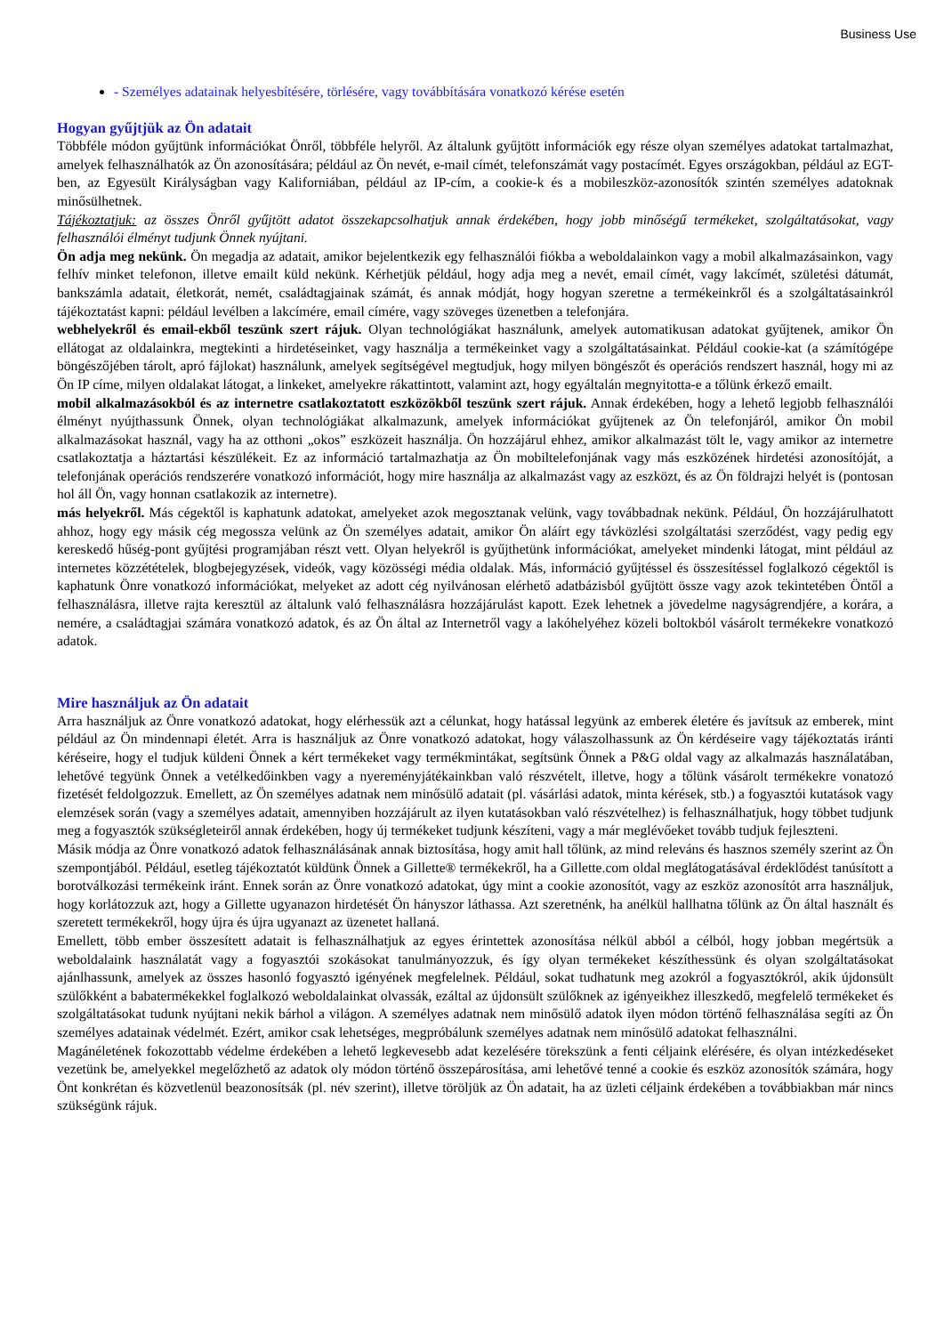Business Use
- Személyes adatainak helyesbítésére, törlésére, vagy továbbítására vonatkozó kérése esetén
Hogyan gyűjtjük az Ön adatait
Többféle módon gyűjtünk információkat Önről, többféle helyről. Az általunk gyűjtött információk egy része olyan személyes adatokat tartalmazhat, amelyek felhasználhatók az Ön azonosítására; például az Ön nevét, e-mail címét, telefonszámát vagy postacímét. Egyes országokban, például az EGT-ben, az Egyesült Királyságban vagy Kaliforniában, például az IP-cím, a cookie-k és a mobileszköz-azonosítók szintén személyes adatoknak minősülhetnek.
Tájékoztatjuk: az összes Önről gyűjtött adatot összekapcsolhatjuk annak érdekében, hogy jobb minőségű termékeket, szolgáltatásokat, vagy felhasználói élményt tudjunk Önnek nyújtani.
Ön adja meg nekünk. Ön megadja az adatait, amikor bejelentkezik egy felhasználói fiókba a weboldalainkon vagy a mobil alkalmazásainkon, vagy felhív minket telefonon, illetve emailt küld nekünk. Kérhetjük például, hogy adja meg a nevét, email címét, vagy lakcímét, születési dátumát, bankszámla adatait, életkorát, nemét, családtagjainak számát, és annak módját, hogy hogyan szeretne a termékeinkről és a szolgáltatásainkról tájékoztatást kapni: például levélben a lakcímére, email címére, vagy szöveges üzenetben a telefonjára.
webhelyekről és email-ekből teszünk szert rájuk. Olyan technológiákat használunk, amelyek automatikusan adatokat gyűjtenek, amikor Ön ellátogat az oldalainkra, megtekinti a hirdetéseinket, vagy használja a termékeinket vagy a szolgáltatásainkat. Például cookie-kat (a számítógépe böngészőjében tárolt, apró fájlokat) használunk, amelyek segítségével megtudjuk, hogy milyen böngészőt és operációs rendszert használ, hogy mi az Ön IP címe, milyen oldalakat látogat, a linkeket, amelyekre rákattintott, valamint azt, hogy egyáltalán megnyitotta-e a tőlünk érkező emailt.
mobil alkalmazásokból és az internetre csatlakoztatott eszközökből teszünk szert rájuk. Annak érdekében, hogy a lehető legjobb felhasználói élményt nyújthassunk Önnek, olyan technológiákat alkalmazunk, amelyek információkat gyűjtenek az Ön telefonjáról, amikor Ön mobil alkalmazásokat használ, vagy ha az otthoni „okos” eszközeit használja. Ön hozzájárul ehhez, amikor alkalmazást tölt le, vagy amikor az internetre csatlakoztatja a háztartási készülékeit. Ez az információ tartalmazhatja az Ön mobiltelefonjának vagy más eszközének hirdetési azonosítóját, a telefonjának operációs rendszerére vonatkozó információt, hogy mire használja az alkalmazást vagy az eszközt, és az Ön földrajzi helyét is (pontosan hol áll Ön, vagy honnan csatlakozik az internetre).
más helyekről. Más cégektől is kaphatunk adatokat, amelyeket azok megosztanak velünk, vagy továbbadnak nekünk. Például, Ön hozzájárulhatott ahhoz, hogy egy másik cég megossza velünk az Ön személyes adatait, amikor Ön aláírt egy távközlési szolgáltatási szerződést, vagy pedig egy kereskedő hűség-pont gyűjtési programjában részt vett. Olyan helyekről is gyűjthetünk információkat, amelyeket mindenki látogat, mint például az internetes közzétételek, blogbejegyzések, videók, vagy közösségi média oldalak. Más, információ gyűjtéssel és összesítéssel foglalkozó cégektől is kaphatunk Önre vonatkozó információkat, melyeket az adott cég nyilvánosan elérhető adatbázisból gyűjtött össze vagy azok tekintetében Öntől a felhasználásra, illetve rajta keresztül az általunk való felhasználásra hozzájárulást kapott. Ezek lehetnek a jövedelme nagyságrendjére, a korára, a nemére, a családtagjai számára vonatkozó adatok, és az Ön által az Internetről vagy a lakóhelyéhez közeli boltokból vásárolt termékekre vonatkozó adatok.
Mire használjuk az Ön adatait
Arra használjuk az Önre vonatkozó adatokat, hogy elérhessük azt a célunkat, hogy hatással legyünk az emberek életére és javítsuk az emberek, mint például az Ön mindennapi életét. Arra is használjuk az Önre vonatkozó adatokat, hogy válaszolhassunk az Ön kérdéseire vagy tájékoztatás iránti kéréseire, hogy el tudjuk küldeni Önnek a kért termékeket vagy termékmintákat, segítsünk Önnek a P&G oldal vagy az alkalmazás használatában, lehetővé tegyünk Önnek a vetélkedőinkben vagy a nyereményjátékainkban való részvételt, illetve, hogy a tőlünk vásárolt termékekre vonatozó fizetését feldolgozzuk. Emellett, az Ön személyes adatnak nem minősülő adatait (pl. vásárlási adatok, minta kérések, stb.) a fogyasztói kutatások vagy elemzések során (vagy a személyes adatait, amennyiben hozzájárult az ilyen kutatásokban való részvételhez) is felhasználhatjuk, hogy többet tudjunk meg a fogyasztók szükségleteiről annak érdekében, hogy új termékeket tudjunk készíteni, vagy a már meglévőeket tovább tudjuk fejleszteni.
Másik módja az Önre vonatkozó adatok felhasználásának annak biztosítása, hogy amit hall tőlünk, az mind releváns és hasznos személy szerint az Ön szempontjából. Például, esetleg tájékoztatót küldünk Önnek a Gillette® termékekről, ha a Gillette.com oldal meglátogatásával érdeklődést tanúsított a borotválkozási termékeink iránt. Ennek során az Önre vonatkozó adatokat, úgy mint a cookie azonosítót, vagy az eszköz azonosítót arra használjuk, hogy korlátozzuk azt, hogy a Gillette ugyanazon hirdetését Ön hányszor láthassa. Azt szeretnénk, ha anélkül hallhatna tőlünk az Ön által használt és szeretett termékekről, hogy újra és újra ugyanazt az üzenetet hallaná.
Emellett, több ember összesített adatait is felhasználhatjuk az egyes érintettek azonosítása nélkül abból a célból, hogy jobban megértsük a weboldalaink használatát vagy a fogyasztói szokásokat tanulmányozzuk, és így olyan termékeket készíthessünk és olyan szolgáltatásokat ajánlhassunk, amelyek az összes hasonló fogyasztó igényének megfelelnek. Például, sokat tudhatunk meg azokról a fogyasztókról, akik újdonsült szülőkként a babatermékekkel foglalkozó weboldalainkat olvassák, ezáltal az újdonsült szülőknek az igényeikhez illeszkedő, megfelelő termékeket és szolgáltatásokat tudunk nyújtani nekik bárhol a világon. A személyes adatnak nem minősülő adatok ilyen módon történő felhasználása segíti az Ön személyes adatainak védelmét. Ezért, amikor csak lehetséges, megpróbálunk személyes adatnak nem minősülő adatokat felhasználni.
Magánéletének fokozottabb védelme érdekében a lehető legkevesebb adat kezelésére törekszünk a fenti céljaink elérésére, és olyan intézkedéseket vezetünk be, amelyekkel megelőzhető az adatok oly módon történő összepárosítása, ami lehetővé tenné a cookie és eszköz azonosítók számára, hogy Önt konkrétan és közvetlenül beazonosítsák (pl. név szerint), illetve töröljük az Ön adatait, ha az üzleti céljaink érdekében a továbbiakban már nincs szükségünk rájuk.